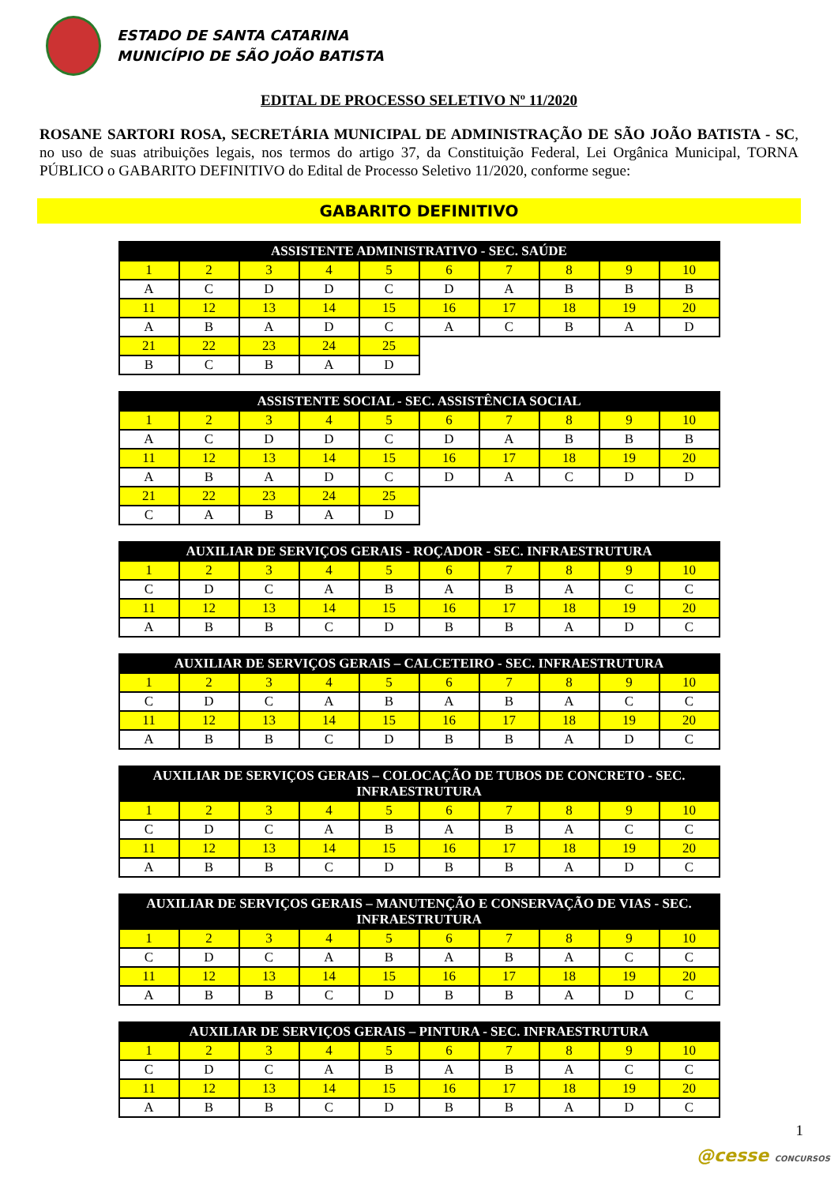ESTADO DE SANTA CATARINA
MUNICÍPIO DE SÃO JOÃO BATISTA
EDITAL DE PROCESSO SELETIVO Nº 11/2020
ROSANE SARTORI ROSA, SECRETÁRIA MUNICIPAL DE ADMINISTRAÇÃO DE SÃO JOÃO BATISTA - SC, no uso de suas atribuições legais, nos termos do artigo 37, da Constituição Federal, Lei Orgânica Municipal, TORNA PÚBLICO o GABARITO DEFINITIVO do Edital de Processo Seletivo 11/2020, conforme segue:
GABARITO DEFINITIVO
| ASSISTENTE ADMINISTRATIVO - SEC. SAÚDE | | | | | | | | | |
| --- | --- | --- | --- | --- | --- | --- | --- | --- | --- |
| 1 | 2 | 3 | 4 | 5 | 6 | 7 | 8 | 9 | 10 |
| A | C | D | D | C | D | A | B | B | B |
| 11 | 12 | 13 | 14 | 15 | 16 | 17 | 18 | 19 | 20 |
| A | B | A | D | C | A | C | B | A | D |
| 21 | 22 | 23 | 24 | 25 | | | | | |
| B | C | B | A | D | | | | | |
| ASSISTENTE SOCIAL - SEC. ASSISTÊNCIA SOCIAL | | | | | | | | | |
| --- | --- | --- | --- | --- | --- | --- | --- | --- | --- |
| 1 | 2 | 3 | 4 | 5 | 6 | 7 | 8 | 9 | 10 |
| A | C | D | D | C | D | A | B | B | B |
| 11 | 12 | 13 | 14 | 15 | 16 | 17 | 18 | 19 | 20 |
| A | B | A | D | C | D | A | C | D | D |
| 21 | 22 | 23 | 24 | 25 | | | | | |
| C | A | B | A | D | | | | | |
| AUXILIAR DE SERVIÇOS GERAIS - ROÇADOR - SEC. INFRAESTRUTURA | | | | | | | | | |
| --- | --- | --- | --- | --- | --- | --- | --- | --- | --- |
| 1 | 2 | 3 | 4 | 5 | 6 | 7 | 8 | 9 | 10 |
| C | D | C | A | B | A | B | A | C | C |
| 11 | 12 | 13 | 14 | 15 | 16 | 17 | 18 | 19 | 20 |
| A | B | B | C | D | B | B | A | D | C |
| AUXILIAR DE SERVIÇOS GERAIS – CALCETEIRO - SEC. INFRAESTRUTURA | | | | | | | | | |
| --- | --- | --- | --- | --- | --- | --- | --- | --- | --- |
| 1 | 2 | 3 | 4 | 5 | 6 | 7 | 8 | 9 | 10 |
| C | D | C | A | B | A | B | A | C | C |
| 11 | 12 | 13 | 14 | 15 | 16 | 17 | 18 | 19 | 20 |
| A | B | B | C | D | B | B | A | D | C |
| AUXILIAR DE SERVIÇOS GERAIS – COLOCAÇÃO DE TUBOS DE CONCRETO - SEC. INFRAESTRUTURA | | | | | | | | | |
| --- | --- | --- | --- | --- | --- | --- | --- | --- | --- |
| 1 | 2 | 3 | 4 | 5 | 6 | 7 | 8 | 9 | 10 |
| C | D | C | A | B | A | B | A | C | C |
| 11 | 12 | 13 | 14 | 15 | 16 | 17 | 18 | 19 | 20 |
| A | B | B | C | D | B | B | A | D | C |
| AUXILIAR DE SERVIÇOS GERAIS – MANUTENÇÃO E CONSERVAÇÃO DE VIAS - SEC. INFRAESTRUTURA | | | | | | | | | |
| --- | --- | --- | --- | --- | --- | --- | --- | --- | --- |
| 1 | 2 | 3 | 4 | 5 | 6 | 7 | 8 | 9 | 10 |
| C | D | C | A | B | A | B | A | C | C |
| 11 | 12 | 13 | 14 | 15 | 16 | 17 | 18 | 19 | 20 |
| A | B | B | C | D | B | B | A | D | C |
| AUXILIAR DE SERVIÇOS GERAIS – PINTURA - SEC. INFRAESTRUTURA | | | | | | | | | |
| --- | --- | --- | --- | --- | --- | --- | --- | --- | --- |
| 1 | 2 | 3 | 4 | 5 | 6 | 7 | 8 | 9 | 10 |
| C | D | C | A | B | A | B | A | C | C |
| 11 | 12 | 13 | 14 | 15 | 16 | 17 | 18 | 19 | 20 |
| A | B | B | C | D | B | B | A | D | C |
1
@cesse CONCURSOS